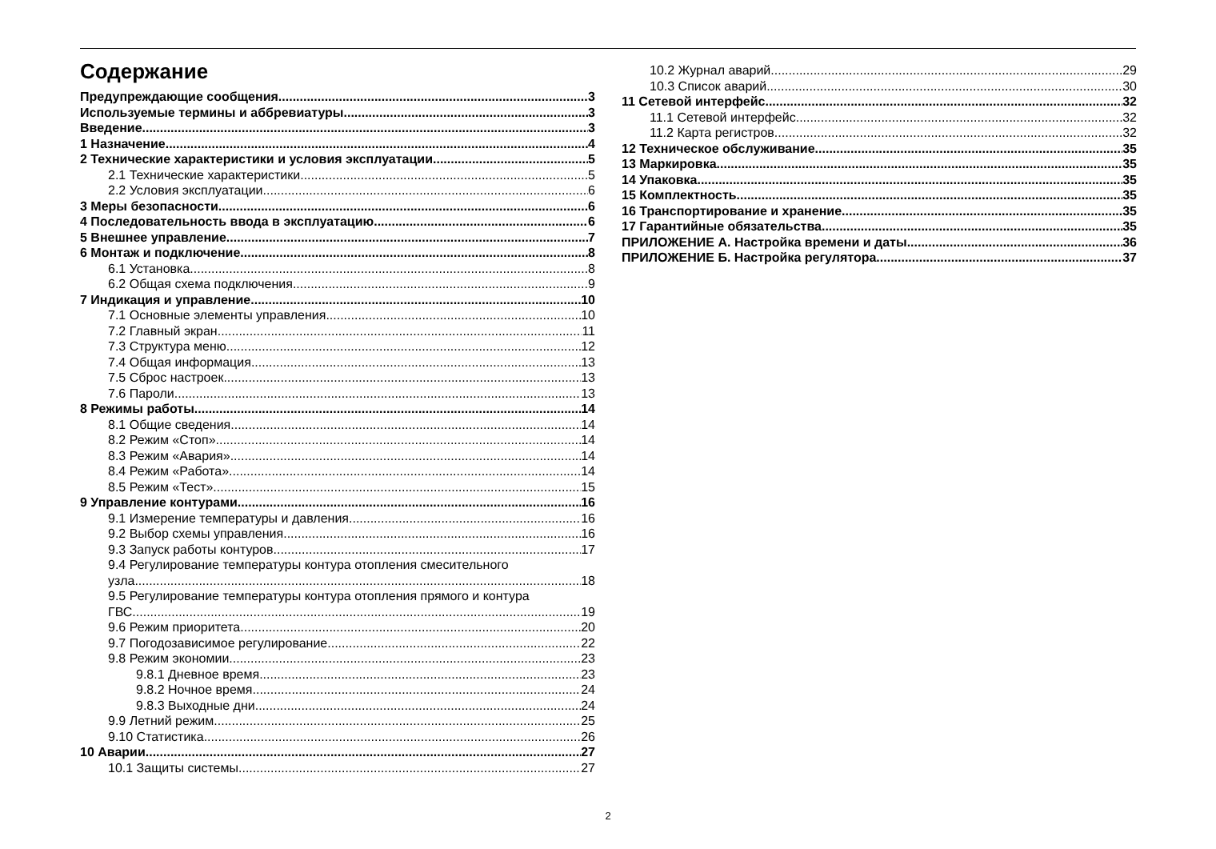Содержание
Предупреждающие сообщения 3
Используемые термины и аббревиатуры 3
Введение 3
1 Назначение 4
2 Технические характеристики и условия эксплуатации 5
2.1 Технические характеристики 5
2.2 Условия эксплуатации 6
3 Меры безопасности 6
4 Последовательность ввода в эксплуатацию 6
5 Внешнее управление 7
6 Монтаж и подключение 8
6.1 Установка 8
6.2 Общая схема подключения 9
7 Индикация и управление 10
7.1 Основные элементы управления 10
7.2 Главный экран 11
7.3 Структура меню 12
7.4 Общая информация 13
7.5 Сброс настроек 13
7.6 Пароли 13
8 Режимы работы 14
8.1 Общие сведения 14
8.2 Режим «Стоп» 14
8.3 Режим «Авария» 14
8.4 Режим «Работа» 14
8.5 Режим «Тест» 15
9 Управление контурами 16
9.1 Измерение температуры и давления 16
9.2 Выбор схемы управления 16
9.3 Запуск работы контуров 17
9.4 Регулирование температуры контура отопления смесительного
узла 18
9.5 Регулирование температуры контура отопления прямого и контура
ГВС 19
9.6 Режим приоритета 20
9.7 Погодозависимое регулирование 22
9.8 Режим экономии 23
9.8.1 Дневное время 23
9.8.2 Ночное время 24
9.8.3 Выходные дни 24
9.9 Летний режим 25
9.10 Статистика 26
10 Аварии 27
10.1 Защиты системы 27
10.2 Журнал аварий 29
10.3 Список аварий 30
11 Сетевой интерфейс 32
11.1 Сетевой интерфейс 32
11.2 Карта регистров 32
12 Техническое обслуживание 35
13 Маркировка 35
14 Упаковка 35
15 Комплектность 35
16 Транспортирование и хранение 35
17 Гарантийные обязательства 35
ПРИЛОЖЕНИЕ А. Настройка времени и даты 36
ПРИЛОЖЕНИЕ Б. Настройка регулятора 37
2